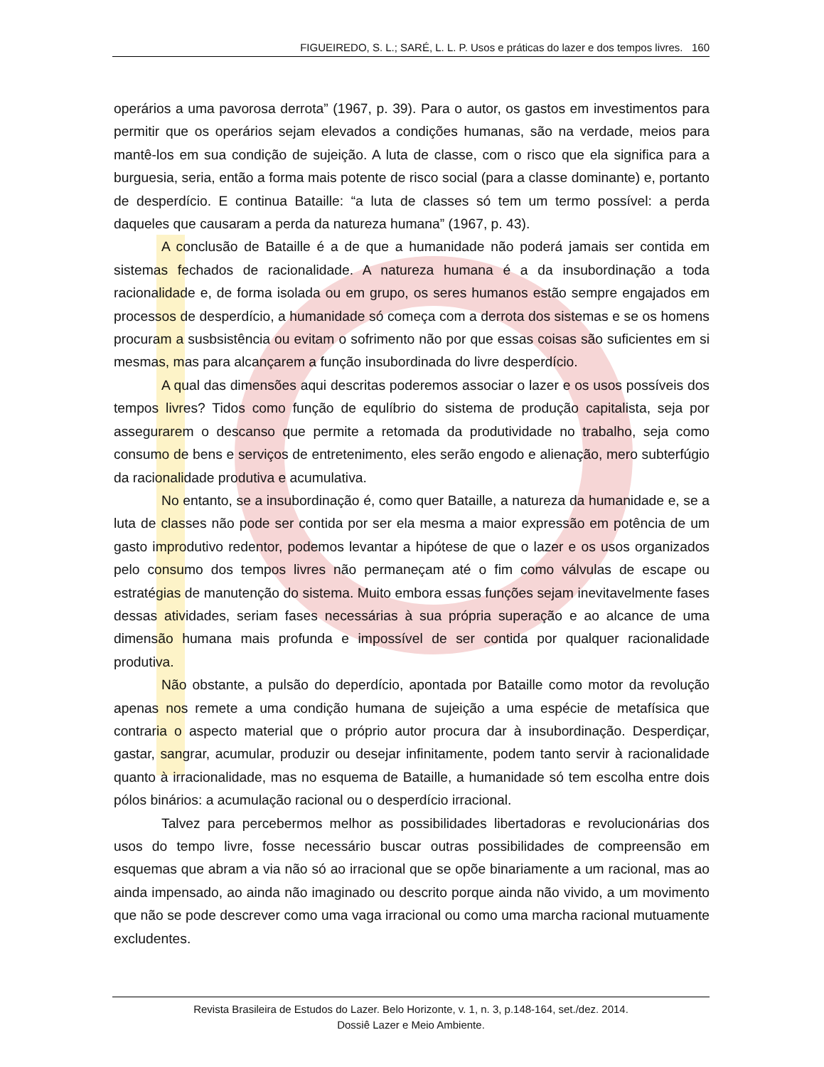FIGUEIREDO, S. L.; SARÉ, L. L. P. Usos e práticas do lazer e dos tempos livres. 160
operários a uma pavorosa derrota” (1967, p. 39). Para o autor, os gastos em investimentos para permitir que os operários sejam elevados a condições humanas, são na verdade, meios para mantê-los em sua condição de sujeição. A luta de classe, com o risco que ela significa para a burguesia, seria, então a forma mais potente de risco social (para a classe dominante) e, portanto de desperdício. E continua Bataille: “a luta de classes só tem um termo possível: a perda daqueles que causaram a perda da natureza humana” (1967, p. 43).
A conclusão de Bataille é a de que a humanidade não poderá jamais ser contida em sistemas fechados de racionalidade. A natureza humana é a da insubordinação a toda racionalidade e, de forma isolada ou em grupo, os seres humanos estão sempre engajados em processos de desperdício, a humanidade só começa com a derrota dos sistemas e se os homens procuram a susbsistência ou evitam o sofrimento não por que essas coisas são suficientes em si mesmas, mas para alcançarem a função insubordinada do livre desperdício.
A qual das dimensões aqui descritas poderemos associar o lazer e os usos possíveis dos tempos livres? Tidos como função de equlíbrio do sistema de produção capitalista, seja por assegurarem o descanso que permite a retomada da produtividade no trabalho, seja como consumo de bens e serviços de entretenimento, eles serão engodo e alienação, mero subterfúgio da racionalidade produtiva e acumulativa.
No entanto, se a insubordinação é, como quer Bataille, a natureza da humanidade e, se a luta de classes não pode ser contida por ser ela mesma a maior expressão em potência de um gasto improdutivo redentor, podemos levantar a hipótese de que o lazer e os usos organizados pelo consumo dos tempos livres não permaneçam até o fim como válvulas de escape ou estratégias de manutenção do sistema. Muito embora essas funções sejam inevitavelmente fases dessas atividades, seriam fases necessárias à sua própria superação e ao alcance de uma dimensão humana mais profunda e impossível de ser contida por qualquer racionalidade produtiva.
Não obstante, a pulsão do deperdício, apontada por Bataille como motor da revolução apenas nos remete a uma condição humana de sujeição a uma espécie de metafísica que contraria o aspecto material que o próprio autor procura dar à insubordinação. Desperdiçar, gastar, sangrar, acumular, produzir ou desejar infinitamente, podem tanto servir à racionalidade quanto à irracionalidade, mas no esquema de Bataille, a humanidade só tem escolha entre dois pólos binários: a acumulação racional ou o desperdício irracional.
Talvez para percebermos melhor as possibilidades libertadoras e revolucionárias dos usos do tempo livre, fosse necessário buscar outras possibilidades de compreensão em esquemas que abram a via não só ao irracional que se opõe binariamente a um racional, mas ao ainda impensado, ao ainda não imaginado ou descrito porque ainda não vivido, a um movimento que não se pode descrever como uma vaga irracional ou como uma marcha racional mutuamente excludentes.
Revista Brasileira de Estudos do Lazer. Belo Horizonte, v. 1, n. 3, p.148-164, set./dez. 2014.
Dossiê Lazer e Meio Ambiente.